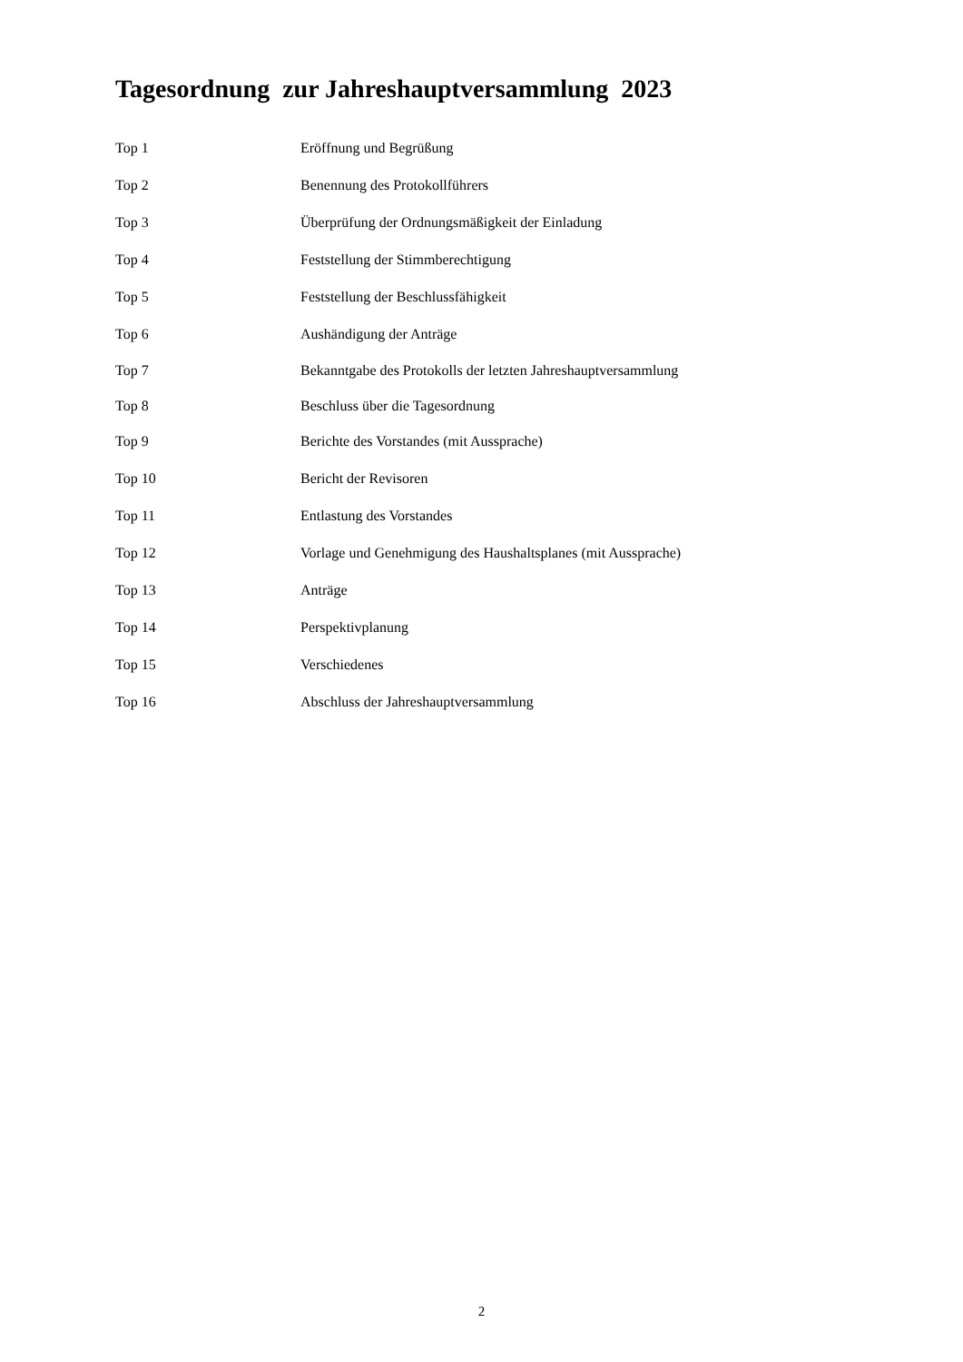Tagesordnung zur Jahreshauptversammlung 2023
Top 1 Eröffnung und Begrüßung
Top 2 Benennung des Protokollführers
Top 3 Überprüfung der Ordnungsmäßigkeit der Einladung
Top 4 Feststellung der Stimmberechtigung
Top 5 Feststellung der Beschlussfähigkeit
Top 6 Aushändigung der Anträge
Top 7 Bekanntgabe des Protokolls der letzten Jahreshauptversammlung
Top 8 Beschluss über die Tagesordnung
Top 9 Berichte des Vorstandes (mit Aussprache)
Top 10 Bericht der Revisoren
Top 11 Entlastung des Vorstandes
Top 12 Vorlage und Genehmigung des Haushaltsplanes (mit Aussprache)
Top 13 Anträge
Top 14 Perspektivplanung
Top 15 Verschiedenes
Top 16 Abschluss der Jahreshauptversammlung
2